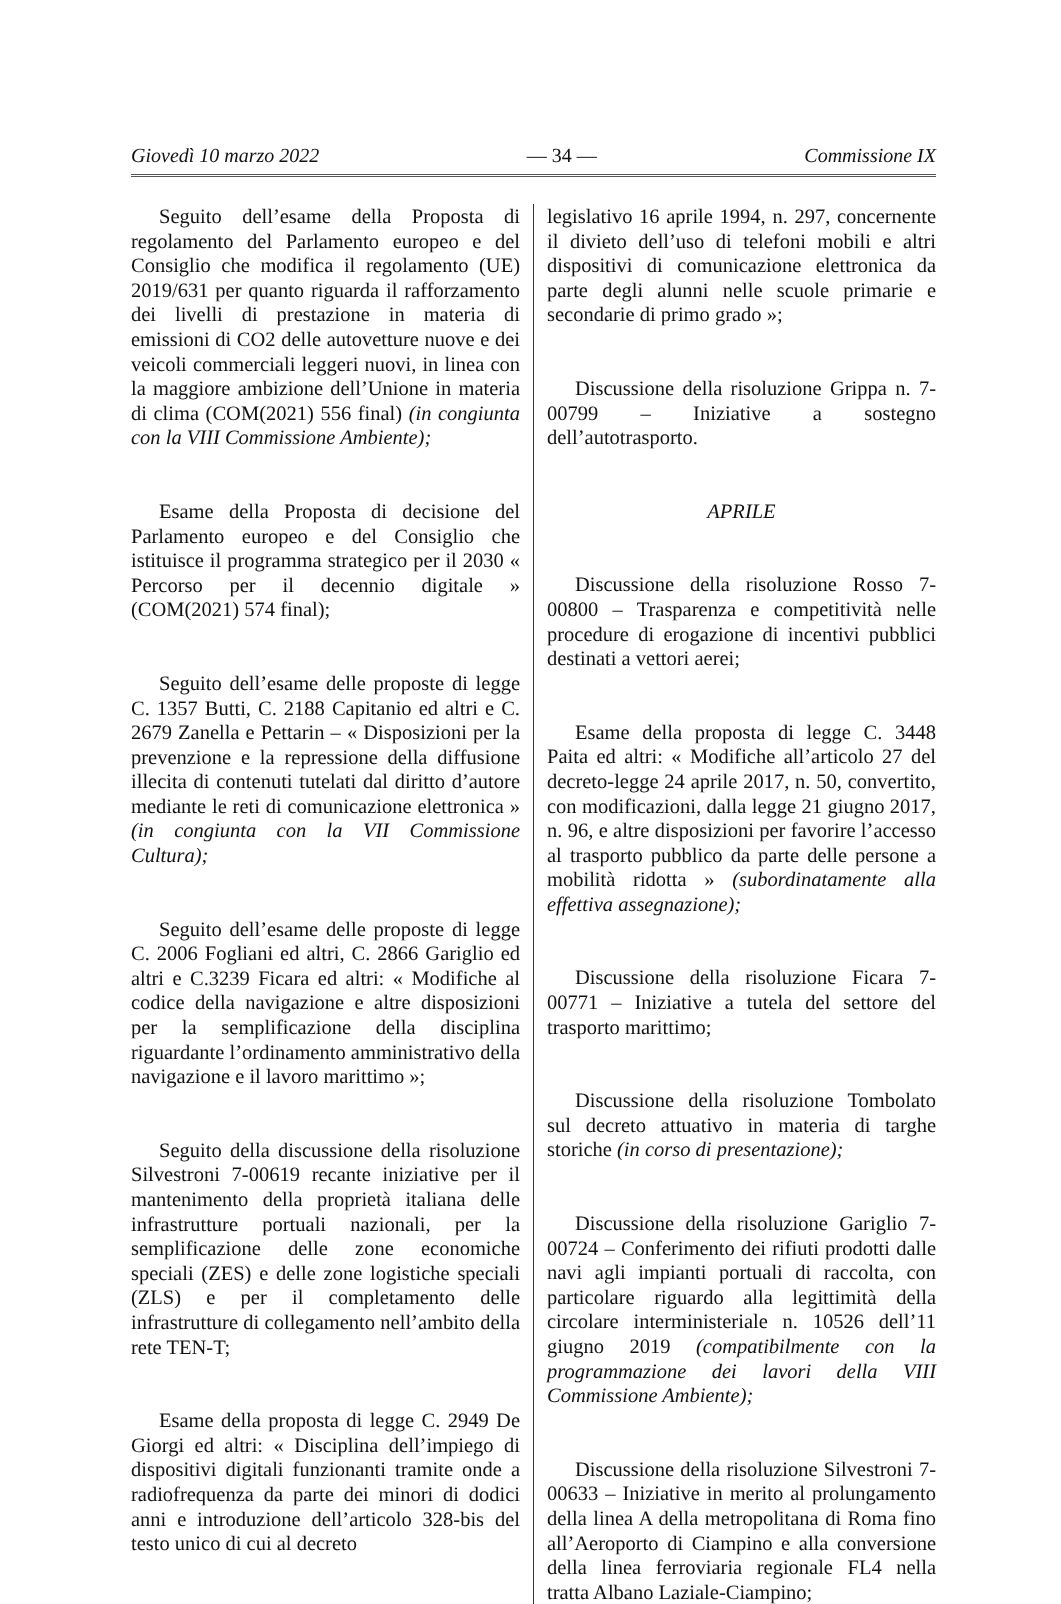Giovedì 10 marzo 2022 — 34 — Commissione IX
Seguito dell’esame della Proposta di regolamento del Parlamento europeo e del Consiglio che modifica il regolamento (UE) 2019/631 per quanto riguarda il rafforzamento dei livelli di prestazione in materia di emissioni di CO2 delle autovetture nuove e dei veicoli commerciali leggeri nuovi, in linea con la maggiore ambizione dell’Unione in materia di clima (COM(2021) 556 final) (in congiunta con la VIII Commissione Ambiente);
Esame della Proposta di decisione del Parlamento europeo e del Consiglio che istituisce il programma strategico per il 2030 « Percorso per il decennio digitale » (COM(2021) 574 final);
Seguito dell’esame delle proposte di legge C. 1357 Butti, C. 2188 Capitanio ed altri e C. 2679 Zanella e Pettarin – « Disposizioni per la prevenzione e la repressione della diffusione illecita di contenuti tutelati dal diritto d’autore mediante le reti di comunicazione elettronica » (in congiunta con la VII Commissione Cultura);
Seguito dell’esame delle proposte di legge C. 2006 Fogliani ed altri, C. 2866 Gariglio ed altri e C.3239 Ficara ed altri: « Modifiche al codice della navigazione e altre disposizioni per la semplificazione della disciplina riguardante l’ordinamento amministrativo della navigazione e il lavoro marittimo »;
Seguito della discussione della risoluzione Silvestroni 7-00619 recante iniziative per il mantenimento della proprietà italiana delle infrastrutture portuali nazionali, per la semplificazione delle zone economiche speciali (ZES) e delle zone logistiche speciali (ZLS) e per il completamento delle infrastrutture di collegamento nell’ambito della rete TEN-T;
Esame della proposta di legge C. 2949 De Giorgi ed altri: « Disciplina dell’impiego di dispositivi digitali funzionanti tramite onde a radiofrequenza da parte dei minori di dodici anni e introduzione dell’articolo 328-bis del testo unico di cui al decreto
legislativo 16 aprile 1994, n. 297, concernente il divieto dell’uso di telefoni mobili e altri dispositivi di comunicazione elettronica da parte degli alunni nelle scuole primarie e secondarie di primo grado »;
Discussione della risoluzione Grippa n. 7-00799 – Iniziative a sostegno dell’autotrasporto.
APRILE
Discussione della risoluzione Rosso 7-00800 – Trasparenza e competitività nelle procedure di erogazione di incentivi pubblici destinati a vettori aerei;
Esame della proposta di legge C. 3448 Paita ed altri: « Modifiche all’articolo 27 del decreto-legge 24 aprile 2017, n. 50, convertito, con modificazioni, dalla legge 21 giugno 2017, n. 96, e altre disposizioni per favorire l’accesso al trasporto pubblico da parte delle persone a mobilità ridotta » (subordinatamente alla effettiva assegnazione);
Discussione della risoluzione Ficara 7-00771 – Iniziative a tutela del settore del trasporto marittimo;
Discussione della risoluzione Tombolato sul decreto attuativo in materia di targhe storiche (in corso di presentazione);
Discussione della risoluzione Gariglio 7-00724 – Conferimento dei rifiuti prodotti dalle navi agli impianti portuali di raccolta, con particolare riguardo alla legittimità della circolare interministeriale n. 10526 dell’11 giugno 2019 (compatibilmente con la programmazione dei lavori della VIII Commissione Ambiente);
Discussione della risoluzione Silvestroni 7-00633 – Iniziative in merito al prolungamento della linea A della metropolitana di Roma fino all’Aeroporto di Ciampino e alla conversione della linea ferroviaria regionale FL4 nella tratta Albano Laziale-Ciampino;